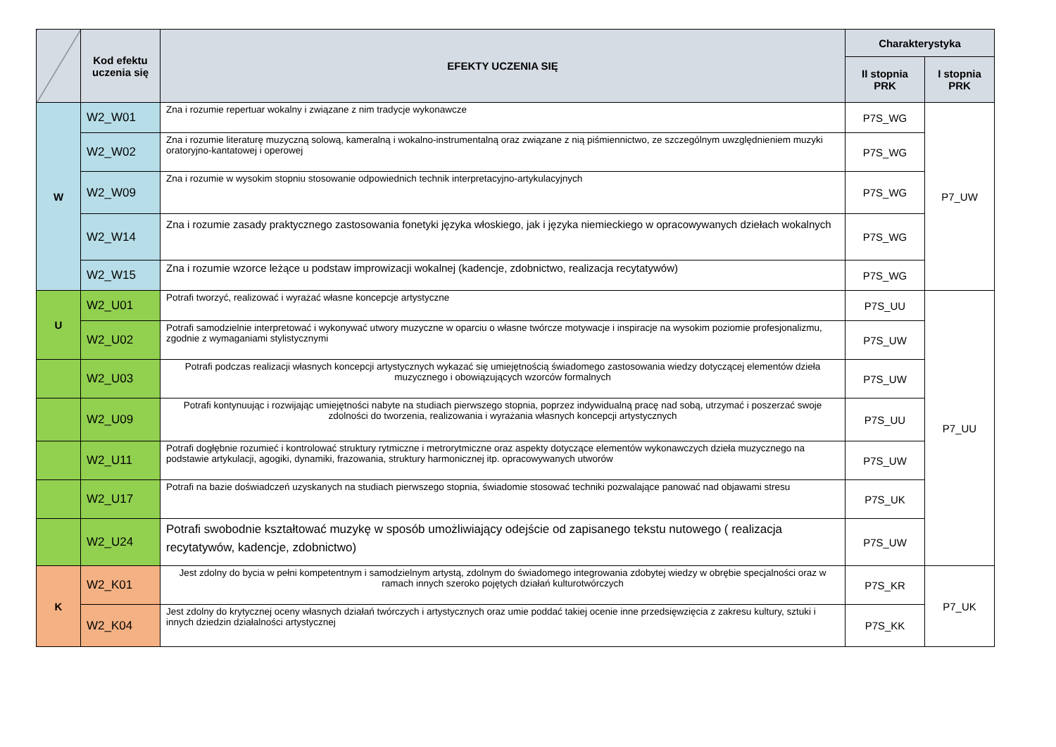| | Kod efektu uczenia się | EFEKTY UCZENIA SIĘ | Charakterystyka | |
| --- | --- | --- | --- | --- |
| | | | II stopnia PRK | I stopnia PRK |
| W | W2_W01 | Zna i rozumie repertuar wokalny i związane z nim tradycje wykonawcze | P7S_WG | P7_UW |
| | W2_W02 | Zna i rozumie literaturę muzyczną solową, kameralną i wokalno-instrumentalną oraz związane z nią piśmiennictwo, ze szczególnym uwzględnieniem muzyki oratoryjno-kantatowej i operowej | P7S_WG | |
| | W2_W09 | Zna i rozumie w wysokim stopniu stosowanie odpowiednich technik interpretacyjno-artykulacyjnych | P7S_WG | |
| | W2_W14 | Zna i rozumie zasady praktycznego zastosowania fonetyki języka włoskiego, jak i języka niemieckiego w opracowywanych dziełach wokalnych | P7S_WG | |
| | W2_W15 | Zna i rozumie wzorce leżące u podstaw improwizacji wokalnej (kadencje, zdobnictwo, realizacja recytatywów) | P7S_WG | |
| U | W2_U01 | Potrafi tworzyć, realizować i wyrażać własne koncepcje artystyczne | P7S_UU | P7_UU |
| | W2_U02 | Potrafi samodzielnie interpretować i wykonywać utwory muzyczne w oparciu o własne twórcze motywacje i inspiracje na wysokim poziomie profesjonalizmu, zgodnie z wymaganiami stylistycznymi | P7S_UW | |
| | W2_U03 | Potrafi podczas realizacji własnych koncepcji artystycznych wykazać się umiejętnością świadomego zastosowania wiedzy dotyczącej elementów dzieła muzycznego i obowiązujących wzorców formalnych | P7S_UW | |
| | W2_U09 | Potrafi kontynuując i rozwijając umiejętności nabyte na studiach pierwszego stopnia, poprzez indywidualną pracę nad sobą, utrzymać i poszerzać swoje zdolności do tworzenia, realizowania i wyrażania własnych koncepcji artystycznych | P7S_UU | |
| | W2_U11 | Potrafi dogłębnie rozumieć i kontrolować struktury rytmiczne i metrorytmiczne oraz aspekty dotyczące elementów wykonawczych dzieła muzycznego na podstawie artykulacji, agogiki, dynamiki, frazowania, struktury harmonicznej itp. opracowywanych utworów | P7S_UW | |
| | W2_U17 | Potrafi na bazie doświadczeń uzyskanych na studiach pierwszego stopnia, świadomie stosować techniki pozwalające panować nad objawami stresu | P7S_UK | |
| | W2_U24 | Potrafi swobodnie kształtować muzykę w sposób umożliwiający odejście od zapisanego tekstu nutowego ( realizacja recytatywów, kadencje, zdobnictwo) | P7S_UW | |
| K | W2_K01 | Jest zdolny do bycia w pełni kompetentnym i samodzielnym artystą, zdolnym do świadomego integrowania zdobytej wiedzy w obrębie specjalności oraz w ramach innych szeroko pojętych działań kulturotwórczych | P7S_KR | P7_UK |
| | W2_K04 | Jest zdolny do krytycznej oceny własnych działań twórczych i artystycznych oraz umie poddać takiej ocenie inne przedsięwzięcia z zakresu kultury, sztuki i innych dziedzin działalności artystycznej | P7S_KK | |